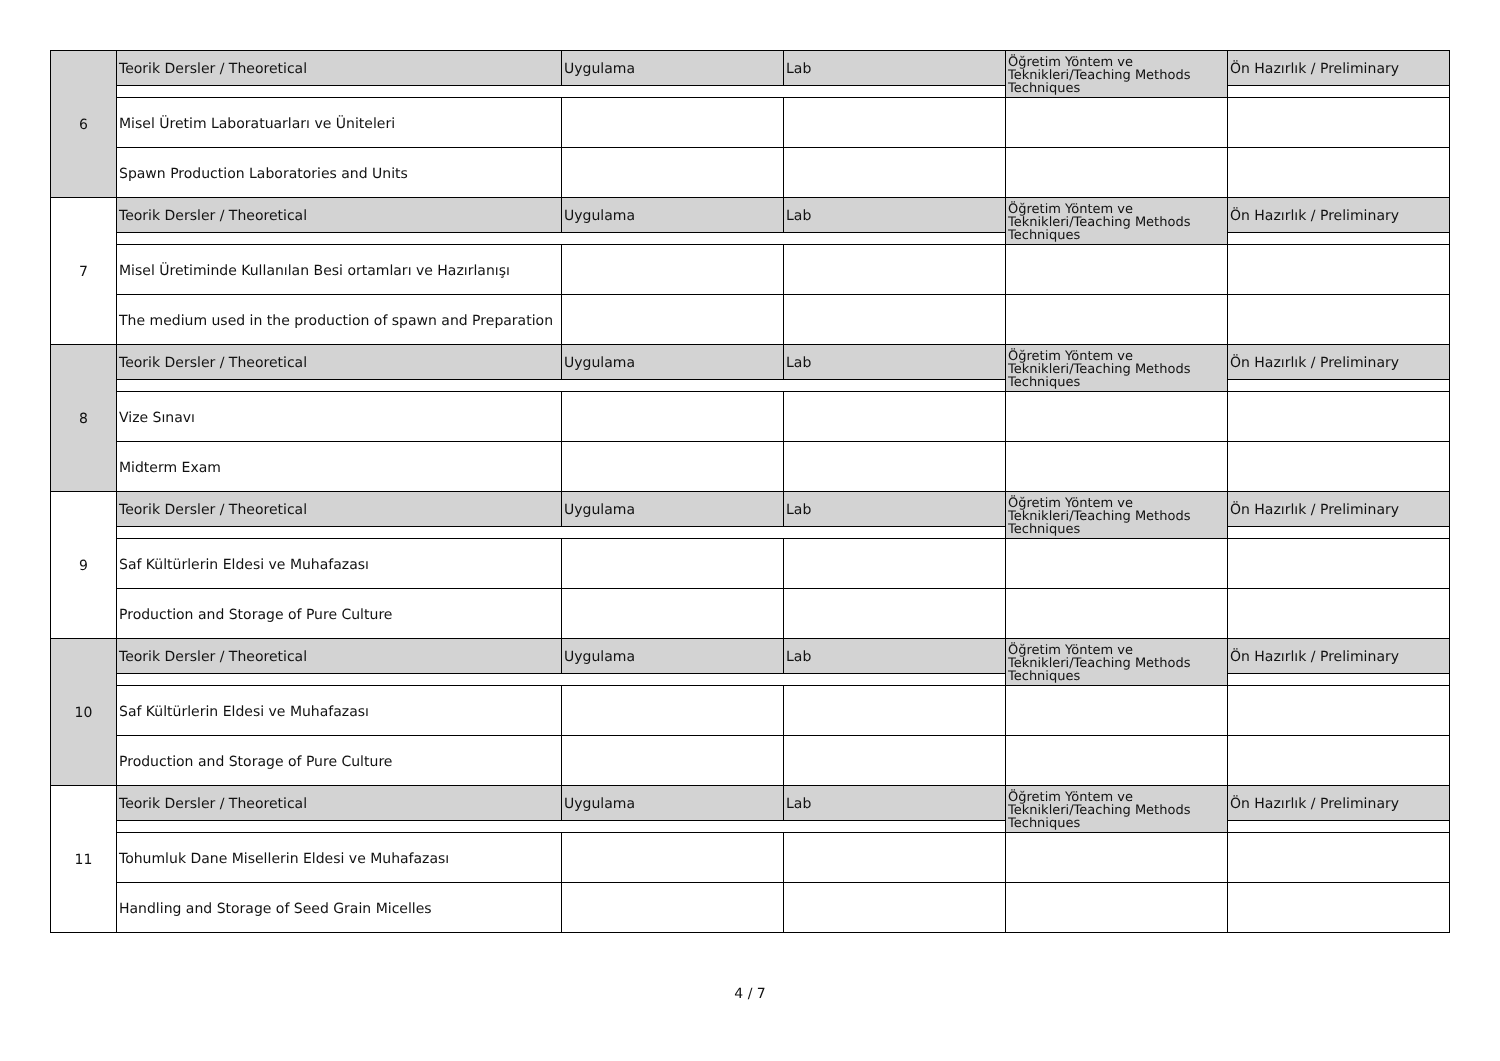| 6 | Teorik Dersler / Theoretical | Uygulama | Lab | Öğretim Yöntem ve Teknikleri/Teaching Methods Techniques | Ön Hazırlık / Preliminary |
| | Misel Üretim Laboratuarları ve Üniteleri | | | | |
| | Spawn Production Laboratories and Units | | | | |
| 7 | Teorik Dersler / Theoretical | Uygulama | Lab | Öğretim Yöntem ve Teknikleri/Teaching Methods Techniques | Ön Hazırlık / Preliminary |
| | Misel Üretiminde Kullanılan Besi ortamları ve Hazırlanışı | | | | |
| | The medium used in the production of spawn and Preparation | | | | |
| 8 | Teorik Dersler / Theoretical | Uygulama | Lab | Öğretim Yöntem ve Teknikleri/Teaching Methods Techniques | Ön Hazırlık / Preliminary |
| | Vize Sınavı | | | | |
| | Midterm Exam | | | | |
| 9 | Teorik Dersler / Theoretical | Uygulama | Lab | Öğretim Yöntem ve Teknikleri/Teaching Methods Techniques | Ön Hazırlık / Preliminary |
| | Saf Kültürlerin Eldesi ve Muhafazası | | | | |
| | Production and Storage of Pure Culture | | | | |
| 10 | Teorik Dersler / Theoretical | Uygulama | Lab | Öğretim Yöntem ve Teknikleri/Teaching Methods Techniques | Ön Hazırlık / Preliminary |
| | Saf Kültürlerin Eldesi ve Muhafazası | | | | |
| | Production and Storage of Pure Culture | | | | |
| 11 | Teorik Dersler / Theoretical | Uygulama | Lab | Öğretim Yöntem ve Teknikleri/Teaching Methods Techniques | Ön Hazırlık / Preliminary |
| | Tohumluk Dane Misellerin Eldesi ve Muhafazası | | | | |
| | Handling and Storage of Seed Grain Micelles | | | | |
4 / 7